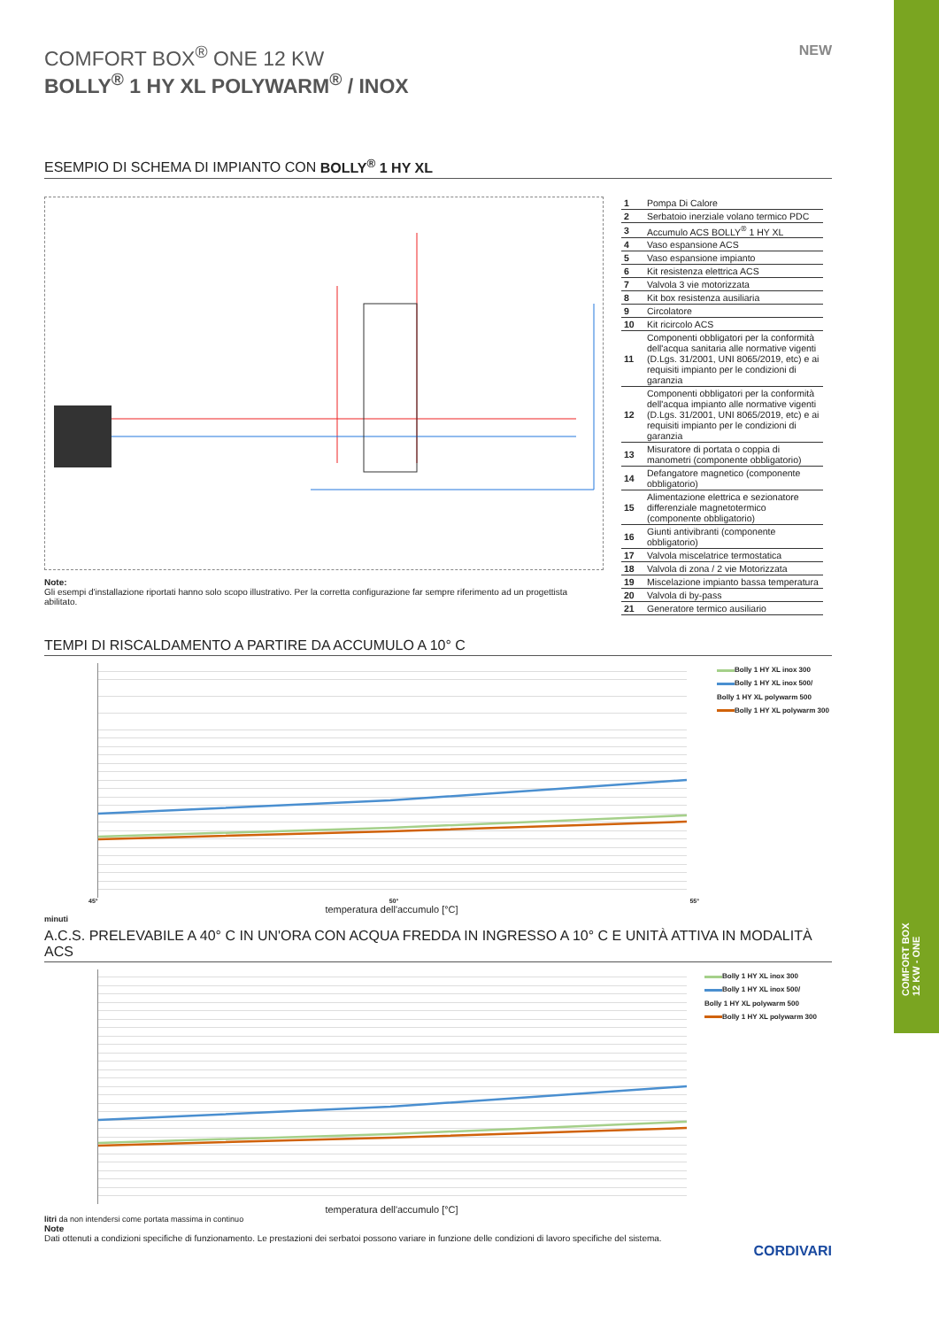COMFORT BOX
12 KW - ONE
NEW
COMFORT BOX<sup>®</sup> ONE 12 KW
BOLLY<sup>®</sup> 1 HY XL POLYWARM<sup>®</sup> / INOX
ESEMPIO DI SCHEMA DI IMPIANTO CON BOLLY<sup>®</sup> 1 HY XL
Note:
Gli esempi d'installazione riportati hanno solo scopo illustrativo. Per la corretta configurazione far sempre riferimento ad un progettista abilitato.
| 1 | Pompa Di Calore |
| 2 | Serbatoio inerziale volano termico PDC |
| 3 | Accumulo ACS BOLLY<sup>®</sup> 1 HY XL |
| 4 | Vaso espansione ACS |
| 5 | Vaso espansione impianto |
| 6 | Kit resistenza elettrica ACS |
| 7 | Valvola 3 vie motorizzata |
| 8 | Kit box resistenza ausiliaria |
| 9 | Circolatore |
| 10 | Kit ricircolo ACS |
| 11 | Componenti obbligatori per la conformità dell'acqua sanitaria alle normative vigenti (D.Lgs. 31/2001, UNI 8065/2019, etc) e ai requisiti impianto per le condizioni di garanzia |
| 12 | Componenti obbligatori per la conformità dell'acqua impianto alle normative vigenti (D.Lgs. 31/2001, UNI 8065/2019, etc) e ai requisiti impianto per le condizioni di garanzia |
| 13 | Misuratore di portata o coppia di manometri (componente obbligatorio) |
| 14 | Defangatore magnetico (componente obbligatorio) |
| 15 | Alimentazione elettrica e sezionatore differenziale magnetotermico (componente obbligatorio) |
| 16 | Giunti antivibranti (componente obbligatorio) |
| 17 | Valvola miscelatrice termostatica |
| 18 | Valvola di zona / 2 vie Motorizzata |
| 19 | Miscelazione impianto bassa temperatura |
| 20 | Valvola di by-pass |
| 21 | Generatore termico ausiliario |
TEMPI DI RISCALDAMENTO A PARTIRE DA ACCUMULO A 10° C
45° 50° 55°
temperatura dell'accumulo [°C]
Bolly 1 HY XL inox 300
Bolly 1 HY XL inox 500/
Bolly 1 HY XL polywarm 500
Bolly 1 HY XL polywarm 300
minuti
A.C.S. PRELEVABILE A 40° C IN UN'ORA CON ACQUA FREDDA IN INGRESSO A 10° C E UNITÀ ATTIVA IN MODALITÀ ACS
temperatura dell'accumulo [°C]
Bolly 1 HY XL inox 300
Bolly 1 HY XL inox 500/
Bolly 1 HY XL polywarm 500
Bolly 1 HY XL polywarm 300
litri da non intendersi come portata massima in continuo
Note
Dati ottenuti a condizioni specifiche di funzionamento. Le prestazioni dei serbatoi possono variare in funzione delle condizioni di lavoro specifiche del sistema.
CORDIVARI